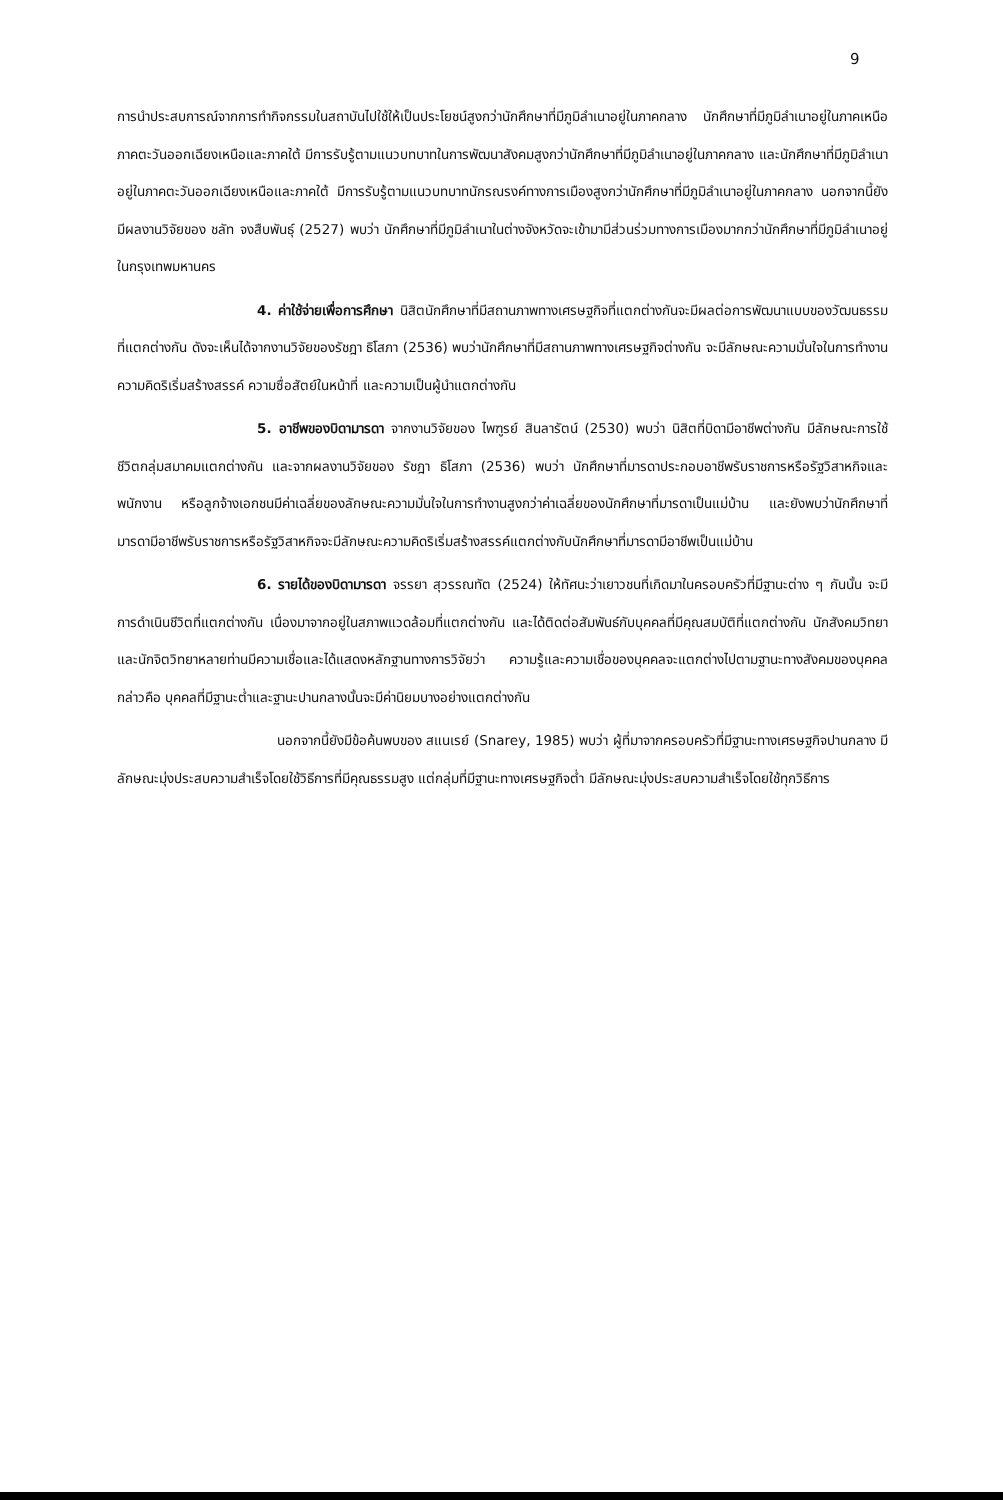9
การนำประสบการณ์จากการทำกิจกรรมในสถาบันไปใช้ให้เป็นประโยชน์สูงกว่านักศึกษาที่มีภูมิลำเนาอยู่ในภาคกลาง นักศึกษาที่มีภูมิลำเนาอยู่ในภาคเหนือ ภาคตะวันออกเฉียงเหนือและภาคใต้ มีการรับรู้ตามแนวบทบาทในการพัฒนาสังคมสูงกว่านักศึกษาที่มีภูมิลำเนาอยู่ในภาคกลาง และนักศึกษาที่มีภูมิลำเนาอยู่ในภาคตะวันออกเฉียงเหนือและภาคใต้ มีการรับรู้ตามแนวบทบาทนักรณรงค์ทางการเมืองสูงกว่านักศึกษาที่มีภูมิลำเนาอยู่ในภาคกลาง นอกจากนี้ยังมีผลงานวิจัยของ ชลัท จงสืบพันธุ์ (2527) พบว่า นักศึกษาที่มีภูมิลำเนาในต่างจังหวัดจะเข้ามามีส่วนร่วมทางการเมืองมากกว่านักศึกษาที่มีภูมิลำเนาอยู่ในกรุงเทพมหานคร
4. ค่าใช้จ่ายเพื่อการศึกษา นิสิตนักศึกษาที่มีสถานภาพทางเศรษฐกิจที่แตกต่างกันจะมีผลต่อการพัฒนาแบบของวัฒนธรรมที่แตกต่างกัน ดังจะเห็นได้จากงานวิจัยของรัชฎา ธิโสภา (2536) พบว่านักศึกษาที่มีสถานภาพทางเศรษฐกิจต่างกัน จะมีลักษณะความมั่นใจในการทำงาน ความคิดริเริ่มสร้างสรรค์ ความซื่อสัตย์ในหน้าที่ และความเป็นผู้นำแตกต่างกัน
5. อาชีพของบิดามารดา จากงานวิจัยของ ไพฑูรย์ สินลารัตน์ (2530) พบว่า นิสิตที่บิดามีอาชีพต่างกัน มีลักษณะการใช้ชีวิตกลุ่มสมาคมแตกต่างกัน และจากผลงานวิจัยของ รัชฎา ธิโสภา (2536) พบว่า นักศึกษาที่มารดาประกอบอาชีพรับราชการหรือรัฐวิสาหกิจและพนักงาน หรือลูกจ้างเอกชนมีค่าเฉลี่ยของลักษณะความมั่นใจในการทำงานสูงกว่าค่าเฉลี่ยของนักศึกษาที่มารดาเป็นแม่บ้าน และยังพบว่านักศึกษาที่มารดามีอาชีพรับราชการหรือรัฐวิสาหกิจจะมีลักษณะความคิดริเริ่มสร้างสรรค์แตกต่างกับนักศึกษาที่มารดามีอาชีพเป็นแม่บ้าน
6. รายได้ของบิดามารดา จรรยา สุวรรณทัต (2524) ให้ทัศนะว่าเยาวชนที่เกิดมาในครอบครัวที่มีฐานะต่าง ๆ กันนั้น จะมีการดำเนินชีวิตที่แตกต่างกัน เนื่องมาจากอยู่ในสภาพแวดล้อมที่แตกต่างกัน และได้ติดต่อสัมพันธ์กับบุคคลที่มีคุณสมบัติที่แตกต่างกัน นักสังคมวิทยาและนักจิตวิทยาหลายท่านมีความเชื่อและได้แสดงหลักฐานทางการวิจัยว่า ความรู้และความเชื่อของบุคคลจะแตกต่างไปตามฐานะทางสังคมของบุคคล กล่าวคือ บุคคลที่มีฐานะต่ำและฐานะปานกลางนั้นจะมีค่านิยมบางอย่างแตกต่างกัน
นอกจากนี้ยังมีข้อค้นพบของ สแนเรย์ (Snarey, 1985) พบว่า ผู้ที่มาจากครอบครัวที่มีฐานะทางเศรษฐกิจปานกลาง มีลักษณะมุ่งประสบความสำเร็จโดยใช้วิธีการที่มีคุณธรรมสูง แต่กลุ่มที่มีฐานะทางเศรษฐกิจต่ำ มีลักษณะมุ่งประสบความสำเร็จโดยใช้ทุกวิธีการ